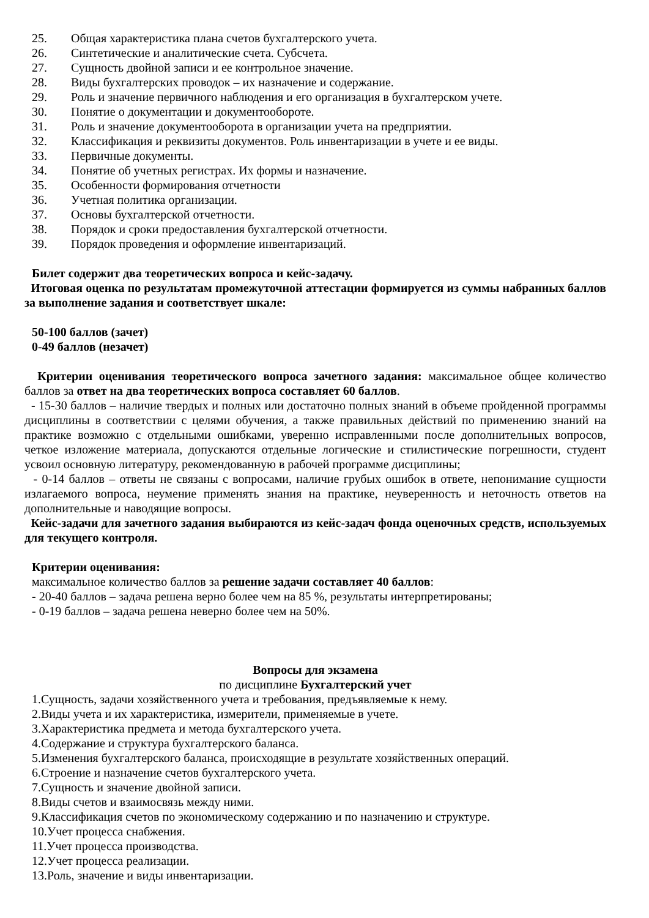25. Общая характеристика плана счетов бухгалтерского учета.
26. Синтетические и аналитические счета. Субсчета.
27. Сущность двойной записи и ее контрольное значение.
28. Виды бухгалтерских проводок – их назначение и содержание.
29. Роль и значение первичного наблюдения и его организация в бухгалтерском учете.
30. Понятие о документации и документообороте.
31. Роль и значение документооборота в организации учета на предприятии.
32. Классификация и реквизиты документов. Роль инвентаризации в учете и ее виды.
33. Первичные документы.
34. Понятие об учетных регистрах. Их формы и назначение.
35. Особенности формирования отчетности
36. Учетная политика организации.
37. Основы бухгалтерской отчетности.
38. Порядок и сроки предоставления бухгалтерской отчетности.
39. Порядок проведения и оформление инвентаризаций.
Билет содержит два теоретических вопроса и кейс-задачу.
Итоговая оценка по результатам промежуточной аттестации формируется из суммы набранных баллов за выполнение задания и соответствует шкале:
50-100 баллов (зачет)
0-49 баллов (незачет)
Критерии оценивания теоретического вопроса зачетного задания: максимальное общее количество баллов за ответ на два теоретических вопроса составляет 60 баллов.
- 15-30 баллов – наличие твердых и полных или достаточно полных знаний в объеме пройденной программы дисциплины в соответствии с целями обучения, а также правильных действий по применению знаний на практике возможно с отдельными ошибками, уверенно исправленными после дополнительных вопросов, четкое изложение материала, допускаются отдельные логические и стилистические погрешности, студент усвоил основную литературу, рекомендованную в рабочей программе дисциплины;
- 0-14 баллов – ответы не связаны с вопросами, наличие грубых ошибок в ответе, непонимание сущности излагаемого вопроса, неумение применять знания на практике, неуверенность и неточность ответов на дополнительные и наводящие вопросы.
Кейс-задачи для зачетного задания выбираются из кейс-задач фонда оценочных средств, используемых для текущего контроля.
Критерии оценивания:
максимальное количество баллов за решение задачи составляет 40 баллов:
- 20-40 баллов – задача решена верно более чем на 85 %, результаты интерпретированы;
- 0-19 баллов – задача решена неверно более чем на 50%.
Вопросы для экзамена
по дисциплине Бухгалтерский учет
1.Сущность, задачи хозяйственного учета и требования, предъявляемые к нему.
2.Виды учета и их характеристика, измерители, применяемые в учете.
3.Характеристика предмета и метода бухгалтерского учета.
4.Содержание и структура бухгалтерского баланса.
5.Изменения бухгалтерского баланса, происходящие в результате хозяйственных операций.
6.Строение и назначение счетов бухгалтерского учета.
7.Сущность и значение двойной записи.
8.Виды счетов и взаимосвязь между ними.
9.Классификация счетов по экономическому содержанию и по назначению и структуре.
10.Учет процесса снабжения.
11.Учет процесса производства.
12.Учет процесса реализации.
13.Роль, значение и виды инвентаризации.